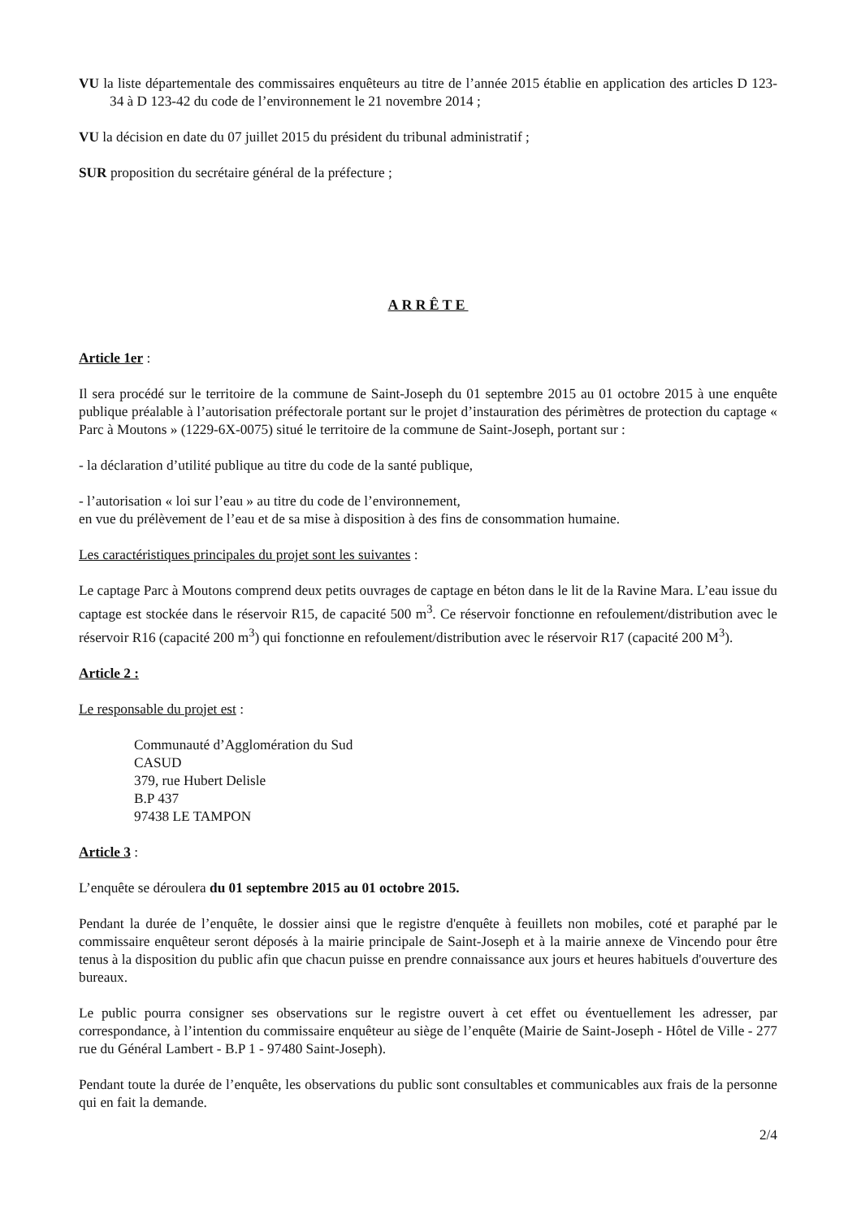VU la liste départementale des commissaires enquêteurs au titre de l’année 2015 établie en application des articles D 123-34 à D 123-42 du code de l’environnement le 21 novembre 2014 ;
VU la décision en date du 07 juillet 2015 du président du tribunal administratif ;
SUR proposition du secrétaire général de la préfecture ;
ARRÊTE
Article 1er :
Il sera procédé sur le territoire de la commune de Saint-Joseph du 01 septembre 2015 au 01 octobre 2015 à une enquête publique préalable à l’autorisation préfectorale portant sur le projet d’instauration des périmètres de protection du captage « Parc à Moutons » (1229-6X-0075) situé le territoire de la commune de Saint-Joseph, portant sur :
- la déclaration d’utilité publique au titre du code de la santé publique,
- l’autorisation « loi sur l’eau » au titre du code de l’environnement,
en vue du prélèvement de l’eau et de sa mise à disposition à des fins de consommation humaine.
Les caractéristiques principales du projet sont les suivantes :
Le captage Parc à Moutons comprend deux petits ouvrages de captage en béton dans le lit de la Ravine Mara. L’eau issue du captage est stockée dans le réservoir R15, de capacité 500 m<sup>3</sup>. Ce réservoir fonctionne en refoulement/distribution avec le réservoir R16 (capacité 200 m<sup>3</sup>) qui fonctionne en refoulement/distribution avec le réservoir R17 (capacité 200 M<sup>3</sup>).
Article 2 :
Le responsable du projet est :
Communauté d’Agglomération du Sud
CASUD
379, rue Hubert Delisle
B.P 437
97438 LE TAMPON
Article 3 :
L’enquête se déroulera du 01 septembre 2015 au 01 octobre 2015.
Pendant la durée de l’enquête, le dossier ainsi que le registre d'enquête à feuillets non mobiles, coté et paraphé par le commissaire enquêteur seront déposés à la mairie principale de Saint-Joseph et à la mairie annexe de Vincendo pour être tenus à la disposition du public afin que chacun puisse en prendre connaissance aux jours et heures habituels d'ouverture des bureaux.
Le public pourra consigner ses observations sur le registre ouvert à cet effet ou éventuellement les adresser, par correspondance, à l’intention du commissaire enquêteur au siège de l’enquête (Mairie de Saint-Joseph - Hôtel de Ville - 277 rue du Général Lambert - B.P 1 - 97480 Saint-Joseph).
Pendant toute la durée de l’enquête, les observations du public sont consultables et communicables aux frais de la personne qui en fait la demande.
2/4